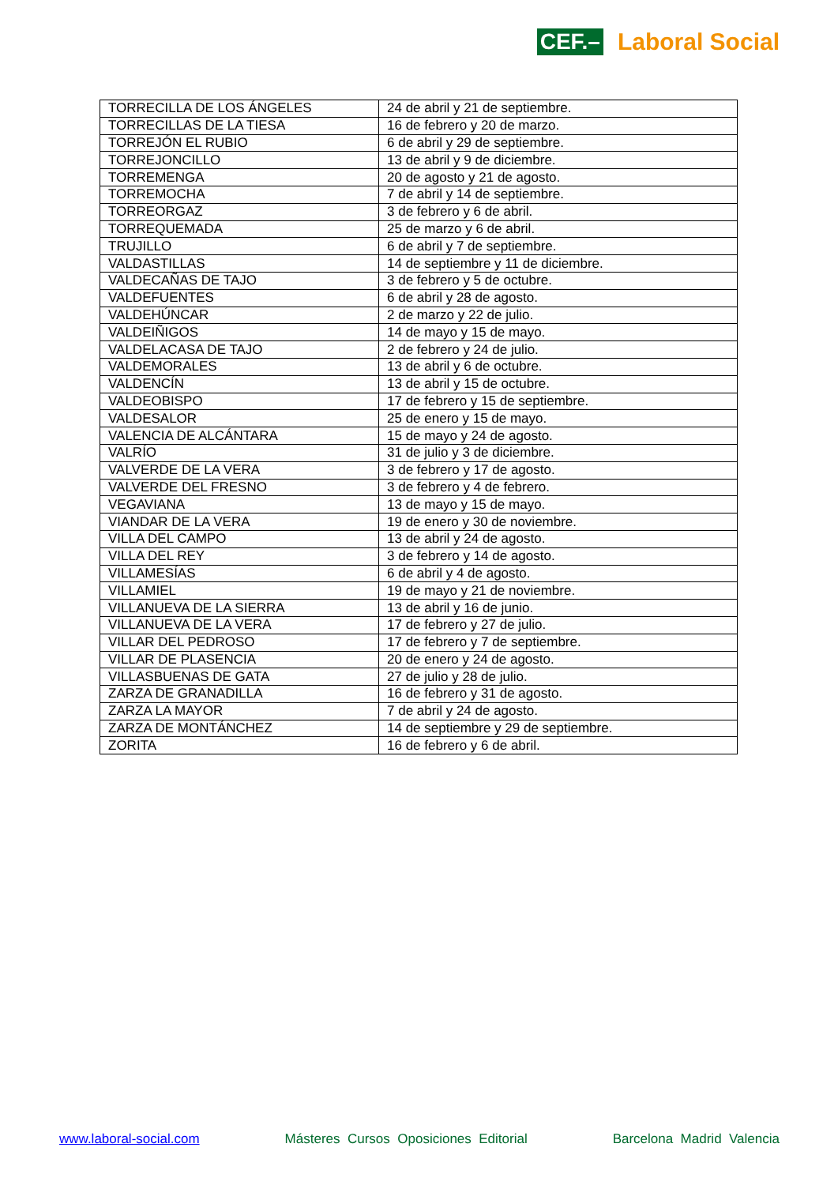CEF.– Laboral Social
| TORRECILLA DE LOS ÁNGELES | 24 de abril y 21 de septiembre. |
| TORRECILLAS DE LA TIESA | 16 de febrero y 20 de marzo. |
| TORREJÓN EL RUBIO | 6 de abril y 29 de septiembre. |
| TORREJONCILLO | 13 de abril y 9 de diciembre. |
| TORREMENGA | 20 de agosto y 21 de agosto. |
| TORREMOCHA | 7 de abril y 14 de septiembre. |
| TORREORGAZ | 3 de febrero y 6 de abril. |
| TORREQUEMADA | 25 de marzo y 6 de abril. |
| TRUJILLO | 6 de abril y 7 de septiembre. |
| VALDASTILLAS | 14 de septiembre y 11 de diciembre. |
| VALDECAÑAS DE TAJO | 3 de febrero y 5 de octubre. |
| VALDEFUENTES | 6 de abril y 28 de agosto. |
| VALDEHÚNCAR | 2 de marzo y 22 de julio. |
| VALDEIÑIGOS | 14 de mayo y 15 de mayo. |
| VALDELACASA DE TAJO | 2 de febrero y 24 de julio. |
| VALDEMORALES | 13 de abril y 6 de octubre. |
| VALDENCÍN | 13 de abril y 15 de octubre. |
| VALDEOBISPO | 17 de febrero y 15 de septiembre. |
| VALDESALOR | 25 de enero y 15 de mayo. |
| VALENCIA DE ALCÁNTARA | 15 de mayo y 24 de agosto. |
| VALRÍO | 31 de julio y 3 de diciembre. |
| VALVERDE DE LA VERA | 3 de febrero y 17 de agosto. |
| VALVERDE DEL FRESNO | 3 de febrero y 4 de febrero. |
| VEGAVIANA | 13 de mayo y 15 de mayo. |
| VIANDAR DE LA VERA | 19 de enero y 30 de noviembre. |
| VILLA DEL CAMPO | 13 de abril y 24 de agosto. |
| VILLA DEL REY | 3 de febrero y 14 de agosto. |
| VILLAMESÍAS | 6 de abril y 4 de agosto. |
| VILLAMIEL | 19 de mayo y 21 de noviembre. |
| VILLANUEVA DE LA SIERRA | 13 de abril y 16 de junio. |
| VILLANUEVA DE LA VERA | 17 de febrero y 27 de julio. |
| VILLAR DEL PEDROSO | 17 de febrero y 7 de septiembre. |
| VILLAR DE PLASENCIA | 20 de enero y 24 de agosto. |
| VILLASBUENAS DE GATA | 27 de julio y 28 de julio. |
| ZARZA DE GRANADILLA | 16 de febrero y 31 de agosto. |
| ZARZA LA MAYOR | 7 de abril y 24 de agosto. |
| ZARZA DE MONTÁNCHEZ | 14 de septiembre y 29 de septiembre. |
| ZORITA | 16 de febrero y 6 de abril. |
www.laboral-social.com Másteres Cursos Oposiciones Editorial Barcelona Madrid Valencia